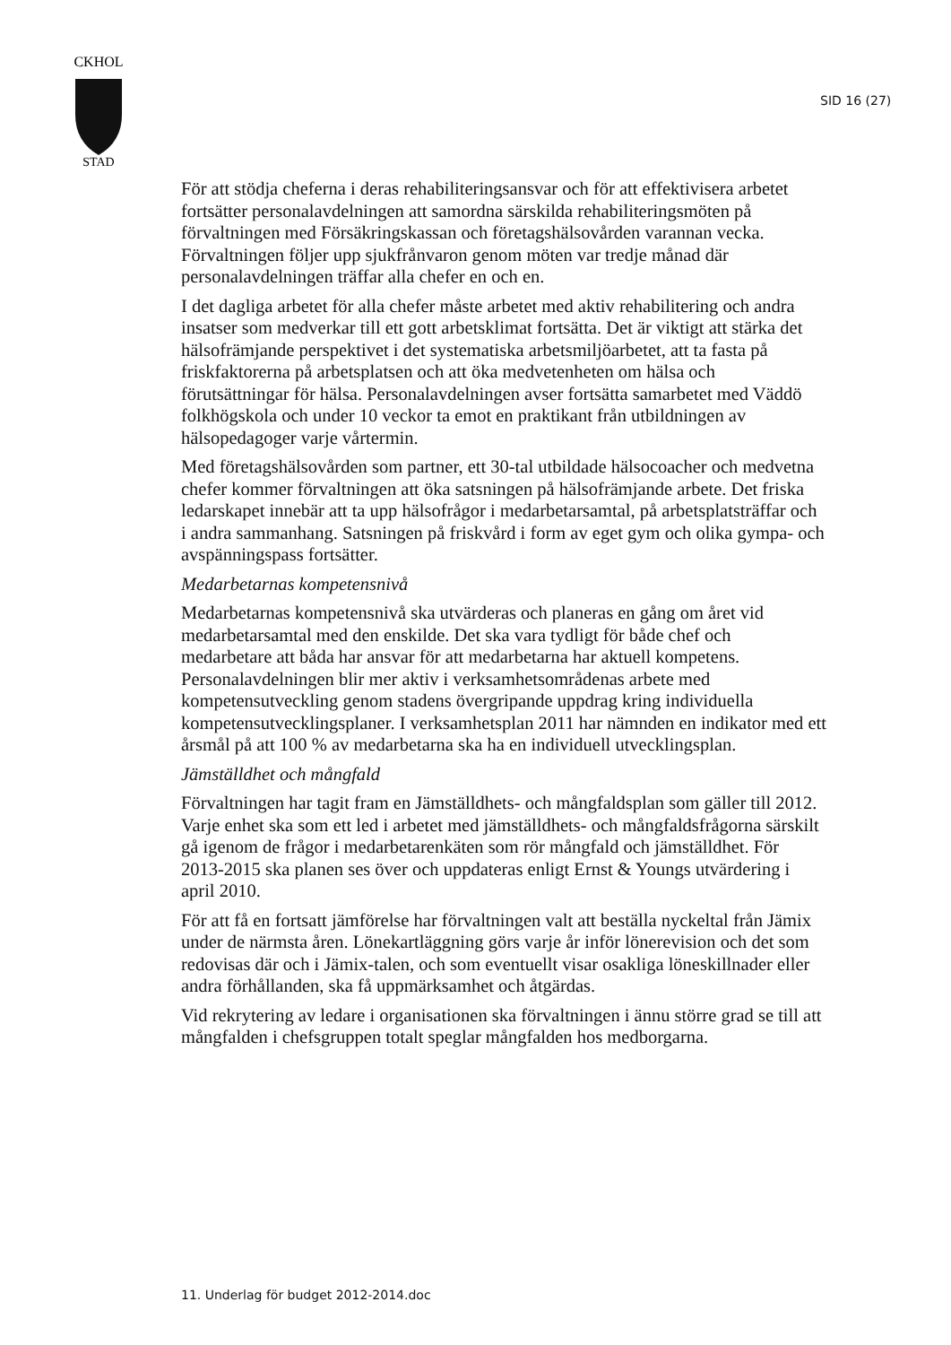CKHOL
STAD
SID 16 (27)
För att stödja cheferna i deras rehabiliteringsansvar och för att effektivisera arbetet fortsätter personalavdelningen att samordna särskilda rehabiliteringsmöten på förvaltningen med Försäkringskassan och företagshälsovården varannan vecka. Förvaltningen följer upp sjukfrånvaron genom möten var tredje månad där personalavdelningen träffar alla chefer en och en.
I det dagliga arbetet för alla chefer måste arbetet med aktiv rehabilitering och andra insatser som medverkar till ett gott arbetsklimat fortsätta. Det är viktigt att stärka det hälsofrämjande perspektivet i det systematiska arbetsmiljöarbetet, att ta fasta på friskfaktorerna på arbetsplatsen och att öka medvetenheten om hälsa och förutsättningar för hälsa. Personalavdelningen avser fortsätta samarbetet med Väddö folkhögskola och under 10 veckor ta emot en praktikant från utbildningen av hälsopedagoger varje vårtermin.
Med företagshälsovården som partner, ett 30-tal utbildade hälsocoacher och medvetna chefer kommer förvaltningen att öka satsningen på hälsofrämjande arbete. Det friska ledarskapet innebär att ta upp hälsofrågor i medarbetarsamtal, på arbetsplatsträffar och i andra sammanhang. Satsningen på friskvård i form av eget gym och olika gympa- och avspänningspass fortsätter.
Medarbetarnas kompetensnivå
Medarbetarnas kompetensnivå ska utvärderas och planeras en gång om året vid medarbetarsamtal med den enskilde. Det ska vara tydligt för både chef och medarbetare att båda har ansvar för att medarbetarna har aktuell kompetens. Personalavdelningen blir mer aktiv i verksamhetsområdenas arbete med kompetensutveckling genom stadens övergripande uppdrag kring individuella kompetensutvecklingsplaner. I verksamhetsplan 2011 har nämnden en indikator med ett årsmål på att 100 % av medarbetarna ska ha en individuell utvecklingsplan.
Jämställdhet och mångfald
Förvaltningen har tagit fram en Jämställdhets- och mångfaldsplan som gäller till 2012. Varje enhet ska som ett led i arbetet med jämställdhets- och mångfaldsfrågorna särskilt gå igenom de frågor i medarbetarenkäten som rör mångfald och jämställdhet. För 2013-2015 ska planen ses över och uppdateras enligt Ernst & Youngs utvärdering i april 2010.
För att få en fortsatt jämförelse har förvaltningen valt att beställa nyckeltal från Jämix under de närmsta åren. Lönekartläggning görs varje år inför lönerevision och det som redovisas där och i Jämix-talen, och som eventuellt visar osakliga löneskillnader eller andra förhållanden, ska få uppmärksamhet och åtgärdas.
Vid rekrytering av ledare i organisationen ska förvaltningen i ännu större grad se till att mångfalden i chefsgruppen totalt speglar mångfalden hos medborgarna.
11. Underlag för budget 2012-2014.doc